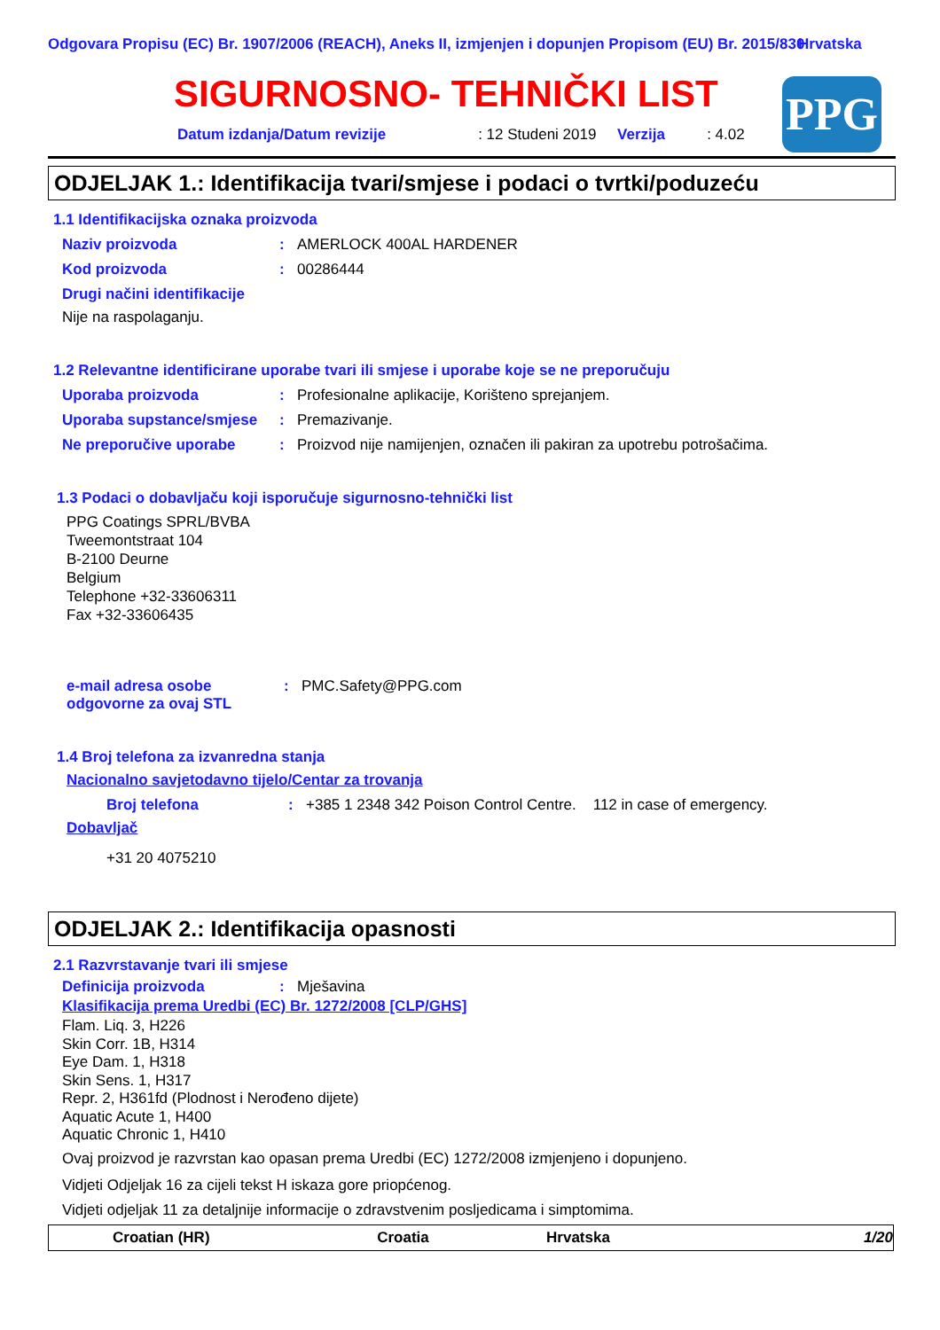Odgovara Propisu (EC) Br. 1907/2006 (REACH), Aneks II, izmjenjen i dopunjen Propisom (EU) Br. 2015/830
Hrvatska
SIGURNOSNO- TEHNIČKI LIST
Datum izdanja/Datum revizije : 12 Studeni 2019 Verzija : 4.02
PPG
ODJELJAK 1.: Identifikacija tvari/smjese i podaci o tvrtki/poduzeću
1.1 Identifikacijska oznaka proizvoda
Naziv proizvoda: AMERLOCK 400AL HARDENER
Kod proizvoda: 00286444
Drugi načini identifikacije
Nije na raspolaganju.
1.2 Relevantne identificirane uporabe tvari ili smjese i uporabe koje se ne preporučuju
Uporaba proizvoda: Profesionalne aplikacije, Korišteno sprejanjem.
Uporaba supstance/smjese: Premazivanje.
Ne preporučive uporabe: Proizvod nije namijenjen, označen ili pakiran za upotrebu potrošačima.
1.3 Podaci o dobavljaču koji isporučuje sigurnosno-tehnički list
PPG Coatings SPRL/BVBA
Tweemontstraat 104
B-2100 Deurne
Belgium
Telephone +32-33606311
Fax +32-33606435
e-mail adresa osobe odgovorne za ovaj STL: PMC.Safety@PPG.com
1.4 Broj telefona za izvanredna stanja
Nacionalno savjetodavno tijelo/Centar za trovanja
Broj telefona: +385 1 2348 342 Poison Control Centre. 112 in case of emergency.
Dobavljač
+31 20 4075210
ODJELJAK 2.: Identifikacija opasnosti
2.1 Razvrstavanje tvari ili smjese
Definicija proizvoda: Mješavina
Klasifikacija prema Uredbi (EC) Br. 1272/2008 [CLP/GHS]
Flam. Liq. 3, H226
Skin Corr. 1B, H314
Eye Dam. 1, H318
Skin Sens. 1, H317
Repr. 2, H361fd (Plodnost i Nerođeno dijete)
Aquatic Acute 1, H400
Aquatic Chronic 1, H410
Ovaj proizvod je razvrstan kao opasan prema Uredbi (EC) 1272/2008 izmjenjeno i dopunjeno.
Vidjeti Odjeljak 16 za cijeli tekst H iskaza gore priopćenog.
Vidjeti odjeljak 11 za detaljnije informacije o zdravstvenim posljedicama i simptomima.
Croatian (HR) Croatia Hrvatska 1/20